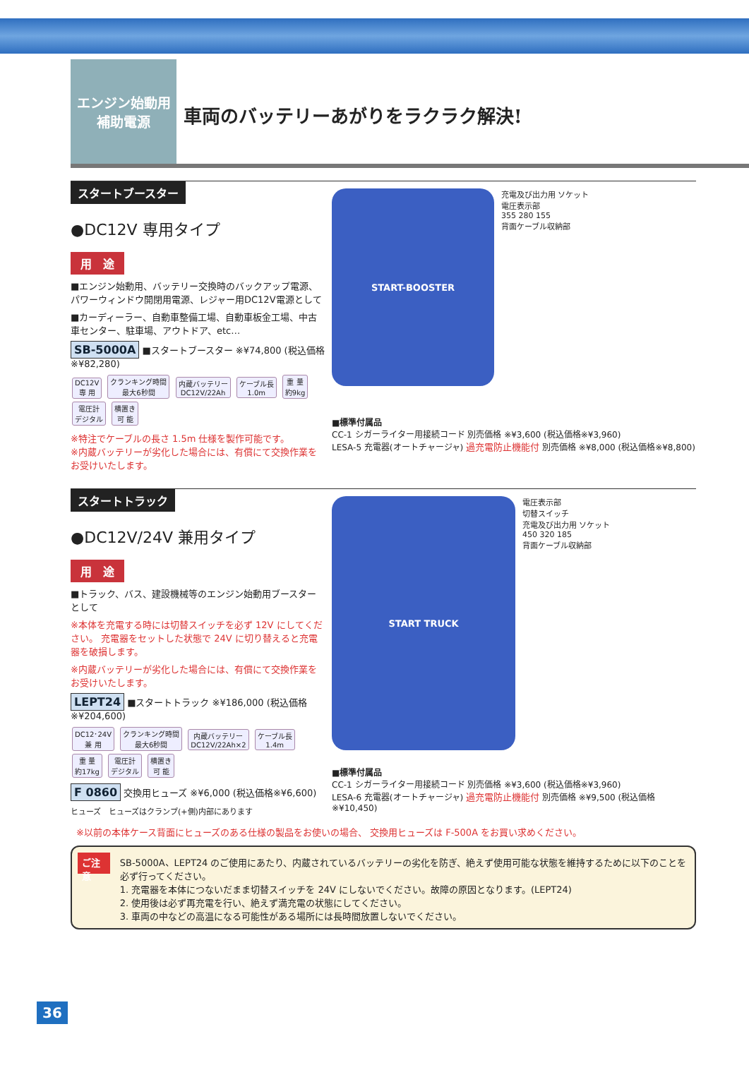エンジン始動用
補助電源
車両のバッテリーあがりをラクラク解決!
スタートブースター
●DC12V 専用タイプ
用　途
■エンジン始動用、バッテリー交換時のバックアップ電源、パワーウィンドウ開閉用電源、レジャー用DC12V電源として
■カーディーラー、自動車整備工場、自動車板金工場、中古車センター、駐車場、アウトドア、etc…
SB-5000A ■スタートブースター ※¥74,800 (税込価格※¥82,280)
DC12V
専 用 クランキング時間
最大6秒間 内蔵バッテリー
DC12V/22Ah ケーブル長
1.0m 重 量
約9kg 電圧計
デジタル 横置き
可 能
※特注でケーブルの長さ 1.5m 仕様を製作可能です。
※内蔵バッテリーが劣化した場合には、有償にて交換作業をお受けいたします。
START-BOOSTER
充電及び出力用 ソケット
電圧表示部
355 280 155
背面ケーブル収納部
■標準付属品
CC-1 シガーライター用接続コード 別売価格 ※¥3,600 (税込価格※¥3,960)
LESA-5 充電器(オートチャージャ) 過充電防止機能付 別売価格 ※¥8,000 (税込価格※¥8,800)
スタートトラック
●DC12V/24V 兼用タイプ
用　途
■トラック、バス、建設機械等のエンジン始動用ブースターとして
※本体を充電する時には切替スイッチを必ず 12V にしてください。 充電器をセットした状態で 24V に切り替えると充電器を破損します。
※内蔵バッテリーが劣化した場合には、有償にて交換作業をお受けいたします。
LEPT24 ■スタートトラック ※¥186,000 (税込価格※¥204,600)
DC12･24V
兼 用 クランキング時間
最大6秒間 内蔵バッテリー
DC12V/22Ah×2 ケーブル長
1.4m 重 量
約17kg 電圧計
デジタル 横置き
可 能
F 0860 交換用ヒューズ ※¥6,000 (税込価格※¥6,600)
ヒューズ　ヒューズはクランプ(+側)内部にあります
START TRUCK
電圧表示部
切替スイッチ
充電及び出力用 ソケット
450 320 185
背面ケーブル収納部
■標準付属品
CC-1 シガーライター用接続コード 別売価格 ※¥3,600 (税込価格※¥3,960)
LESA-6 充電器(オートチャージャ) 過充電防止機能付 別売価格 ※¥9,500 (税込価格※¥10,450)
※以前の本体ケース背面にヒューズのある仕様の製品をお使いの場合、 交換用ヒューズは F-500A をお買い求めください。
ご注意
SB-5000A、LEPT24 のご使用にあたり、内蔵されているバッテリーの劣化を防ぎ、絶えず使用可能な状態を維持するために以下のことを必ず行ってください。
1. 充電器を本体につないだまま切替スイッチを 24V にしないでください。故障の原因となります。(LEPT24)
2. 使用後は必ず再充電を行い、絶えず満充電の状態にしてください。
3. 車両の中などの高温になる可能性がある場所には長時間放置しないでください。
36